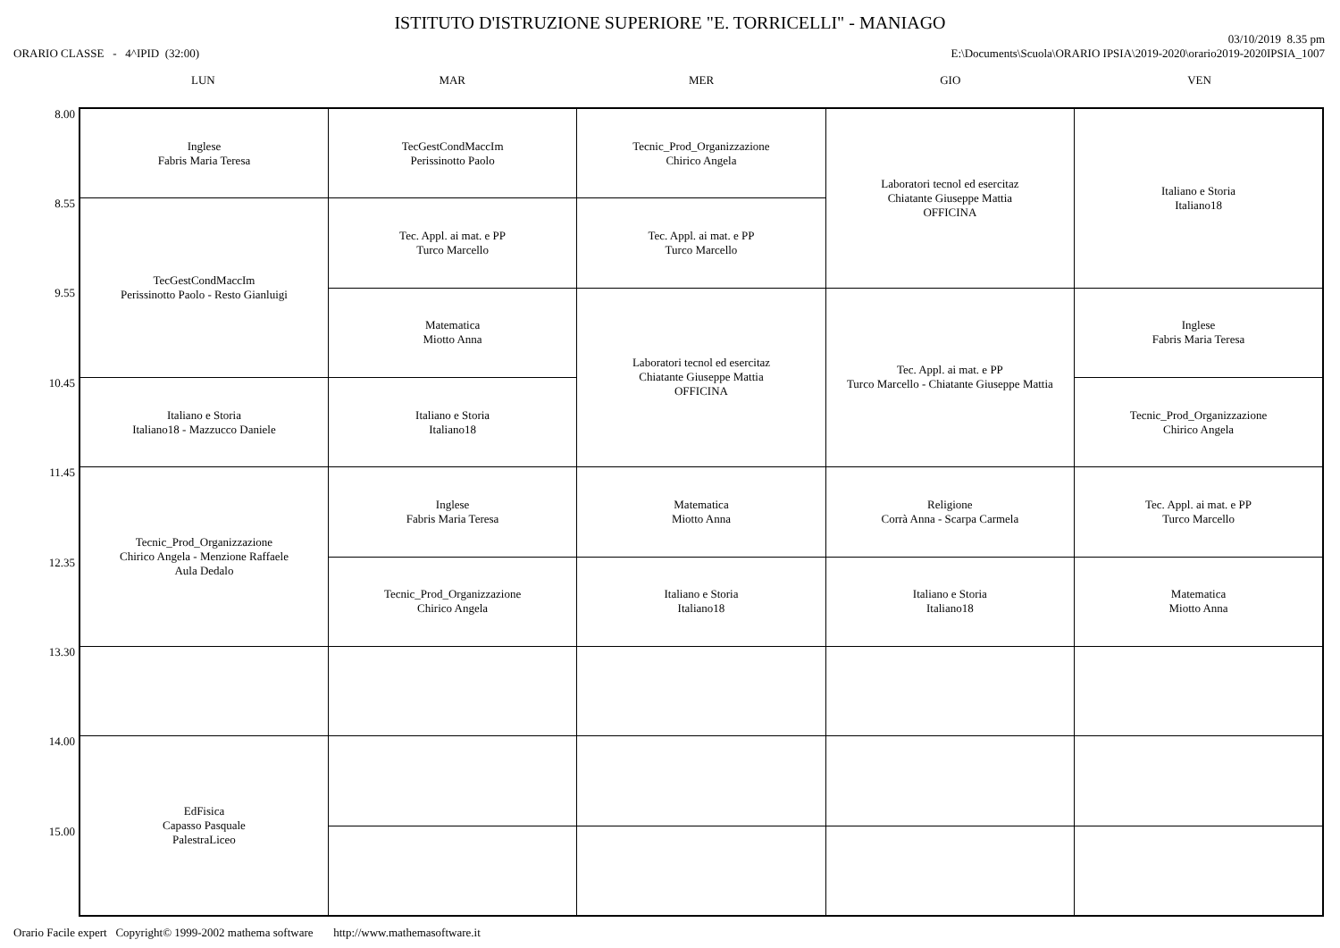ISTITUTO D'ISTRUZIONE SUPERIORE "E. TORRICELLI" - MANIAGO
ORARIO CLASSE - 4^IPID (32:00)
03/10/2019 8.35 pm
E:\Documents\Scuola\ORARIO IPSIA\2019-2020\orario2019-2020IPSIA_1007
LUN MAR MER GIO VEN
8.00
8.55
9.55
10.45
11.45
12.35
13.30
14.00
15.00
| Inglese Fabris Maria Teresa | TecGestCondMaccIm Perissinotto Paolo | Tecnic_Prod_Organizzazione Chirico Angela | Laboratori tecnol ed esercitaz Chiatante Giuseppe Mattia OFFICINA | Italiano e Storia Italiano18 |
| TecGestCondMaccIm Perissinotto Paolo - Resto Gianluigi | Tec. Appl. ai mat. e PP Turco Marcello | Tec. Appl. ai mat. e PP Turco Marcello | | |
| | Matematica Miotto Anna | Laboratori tecnol ed esercitaz Chiatante Giuseppe Mattia OFFICINA | Tec. Appl. ai mat. e PP Turco Marcello - Chiatante Giuseppe Mattia | Inglese Fabris Maria Teresa |
| Italiano e Storia Italiano18 - Mazzucco Daniele | Italiano e Storia Italiano18 | | | Tecnic_Prod_Organizzazione Chirico Angela |
| Tecnic_Prod_Organizzazione Chirico Angela - Menzione Raffaele Aula Dedalo | Inglese Fabris Maria Teresa | Matematica Miotto Anna | Religione Corrà Anna - Scarpa Carmela | Tec. Appl. ai mat. e PP Turco Marcello |
| | Tecnic_Prod_Organizzazione Chirico Angela | Italiano e Storia Italiano18 | Italiano e Storia Italiano18 | Matematica Miotto Anna |
| EdFisica Capasso Pasquale PalestraLiceo | | | | |
Orario Facile expert Copyright© 1999-2002 mathema software http://www.mathemasoftware.it